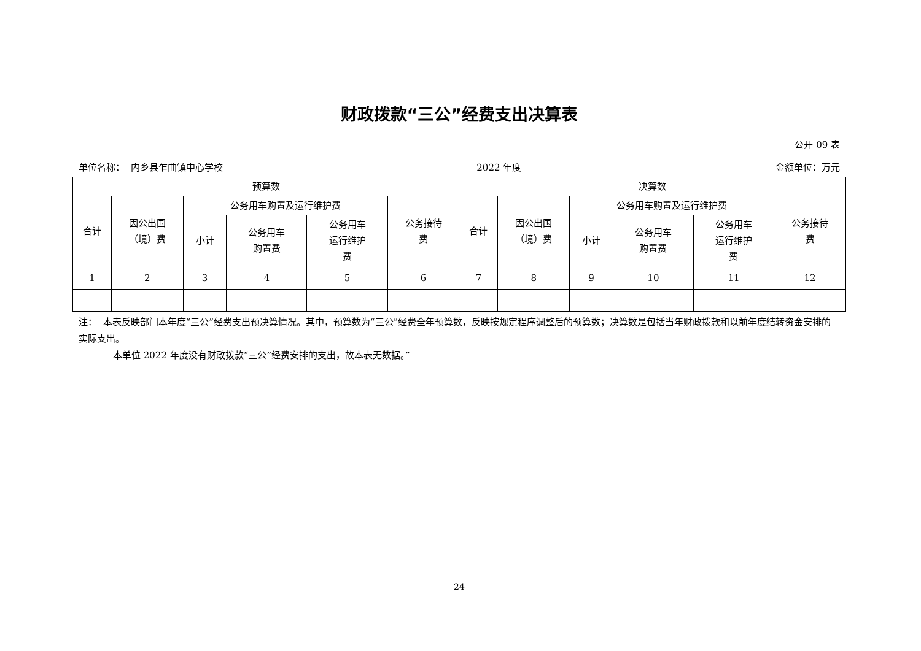财政拨款“三公”经费支出决算表
公开 09 表
单位名称： 内乡县乍曲镇中心学校 2022 年度 金额单位：万元
| 预算数 | | | | | | 决算数 | | | | | |
| --- | --- | --- | --- | --- | --- | --- | --- | --- | --- | --- | --- |
| 合计 | 因公出国 （境）费 | 公务用车购置及运行维护费 | | | 公务接待 费 | 合计 | 因公出国 （境）费 | 公务用车购置及运行维护费 | | | 公务接待 费 |
| | | 小计 | 公务用车 购置费 | 公务用车 运行维护 费 | | | | 小计 | 公务用车 购置费 | 公务用车 运行维护 费 | |
| 1 | 2 | 3 | 4 | 5 | 6 | 7 | 8 | 9 | 10 | 11 | 12 |
注： 本表反映部门本年度“三公”经费支出预决算情况。其中，预算数为“三公”经费全年预算数，反映按规定程序调整后的预算数；决算数是包括当年财政拨款和以前年度结转资金安排的实际支出。
本单位 2022 年度没有财政拨款“三公”经费安排的支出，故本表无数据。”
24